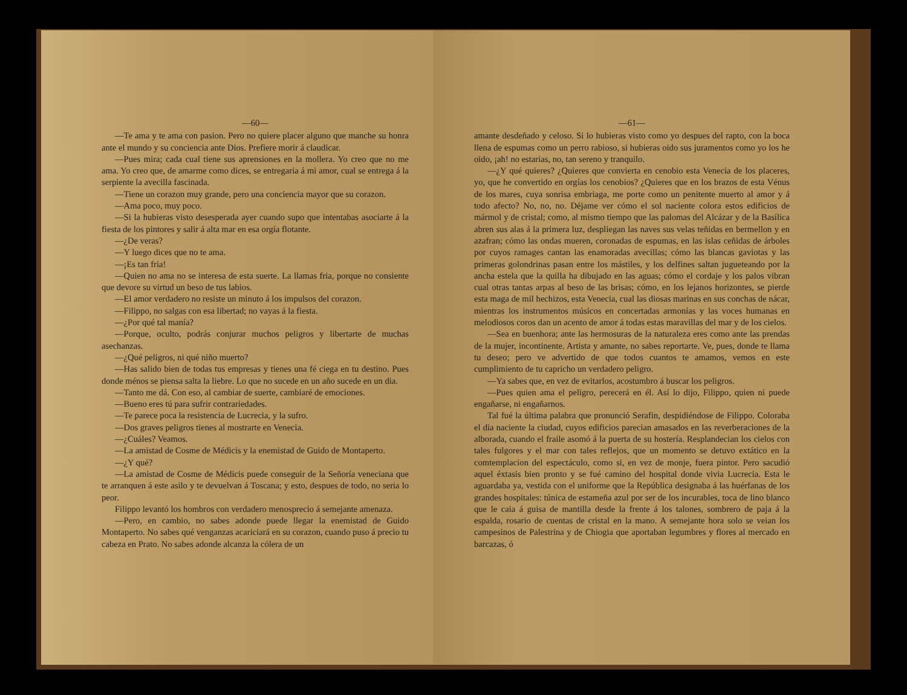—60—
—Te ama y te ama con pasion. Pero no quiere placer alguno que manche su honra ante el mundo y su conciencia ante Dios. Prefiere morir á claudicar.
—Pues mira; cada cual tiene sus aprensiones en la mollera. Yo creo que no me ama. Yo creo que, de amarme como dices, se entregaria á mi amor, cual se entrega á la serpiente la avecilla fascinada.
—Tiene un corazon muy grande, pero una conciencia mayor que su corazon.
—Ama poco, muy poco.
—Si la hubieras visto desesperada ayer cuando supo que intentabas asociarte á la fiesta de los pintores y salir á alta mar en esa orgía flotante.
—¿De veras?
—Y luego dices que no te ama.
—¡Es tan fria!
—Quien no ama no se interesa de esta suerte. La llamas fria, porque no consiente que devore su virtud un beso de tus labios.
—El amor verdadero no resiste un minuto á los impulsos del corazon.
—Filippo, no salgas con esa libertad; no vayas á la fiesta.
—¿Por qué tal manía?
—Porque, oculto, podrás conjurar muchos peligros y libertarte de muchas asechanzas.
—¿Qué peligros, ni qué niño muerto?
—Has salido bien de todas tus empresas y tienes una fé ciega en tu destino. Pues donde ménos se piensa salta la liebre. Lo que no sucede en un año sucede en un dia.
—Tanto me dá. Con eso, al cambiar de suerte, cambiaré de emociones.
—Bueno eres tú para sufrir contrariedades.
—Te parece poca la resistencia de Lucrecia, y la sufro.
—Dos graves peligros tienes al mostrarte en Venecia.
—¿Cuáles? Veamos.
—La amistad de Cosme de Médicis y la enemistad de Guido de Montaperto.
—¿Y qué?
—La amistad de Cosme de Médicis puede conseguir de la Señoría veneciana que te arranquen á este asilo y te devuelvan á Toscana; y esto, despues de todo, no seria lo peor.
Filippo levantó los hombros con verdadero menosprecio á semejante amenaza.
—Pero, en cambio, no sabes adonde puede llegar la enemistad de Guido Montaperto. No sabes qué venganzas acariciará en su corazon, cuando puso á precio tu cabeza en Prato. No sabes adonde alcanza la cólera de un
—61—
amante desdeñado y celoso. Si lo hubieras visto como yo despues del rapto, con la boca llena de espumas como un perro rabioso, si hubieras oido sus juramentos como yo los he oido, ¡ah! no estarias, no, tan sereno y tranquilo.
—¿Y qué quieres? ¿Quieres que convierta en cenobio esta Venecia de los placeres, yo, que he convertido en orgías los cenobios? ¿Quieres que en los brazos de esta Vénus de los mares, cuya sonrisa embriaga, me porte como un penitente muerto al amor y á todo afecto? No, no, no. Déjame ver cómo el sol naciente colora estos edificios de mármol y de cristal; como, al mismo tiempo que las palomas del Alcázar y de la Basílica abren sus alas á la primera luz, despliegan las naves sus velas teñidas en bermellon y en azafran; cómo las ondas mueren, coronadas de espumas, en las islas ceñidas de árboles por cuyos ramages cantan las enamoradas avecillas; cómo las blancas gaviotas y las primeras golondrinas pasan entre los mástiles, y los delfines saltan jugueteando por la ancha estela que la quilla ha dibujado en las aguas; cómo el cordaje y los palos vibran cual otras tantas arpas al beso de las brisas; cómo, en los lejanos horizontes, se pierde esta maga de mil hechizos, esta Venecia, cual las diosas marinas en sus conchas de nácar, mientras los instrumentos músicos en concertadas armonías y las voces humanas en melodiosos coros dan un acento de amor á todas estas maravillas del mar y de los cielos.
—Sea en buenhora; ante las hermosuras de la naturaleza eres como ante las prendas de la mujer, incontinente. Artista y amante, no sabes reportarte. Ve, pues, donde te llama tu deseo; pero ve advertido de que todos cuantos te amamos, vemos en este cumplimiento de tu capricho un verdadero peligro.
—Ya sabes que, en vez de evitarlos, acostumbro á buscar los peligros.
—Pues quien ama el peligro, perecerá en él. Así lo dijo, Filippo, quien ni puede engañarse, ni engañarnos.
Tal fué la última palabra que pronunció Serafin, despidiéndose de Filippo. Coloraba el dia naciente la ciudad, cuyos edificios parecian amasados en las reverberaciones de la alborada, cuando el fraile asomó á la puerta de su hostería. Resplandecian los cielos con tales fulgores y el mar con tales reflejos, que un momento se detuvo extático en la comtemplacion del espectáculo, como si, en vez de monje, fuera pintor. Pero sacudió aquel éxtasis bien pronto y se fué camino del hospital donde vivia Lucrecia. Esta le aguardaba ya, vestida con el uniforme que la República designaba á las huérfanas de los grandes hospitales: túnica de estameña azul por ser de los incurables, toca de lino blanco que le caia á guisa de mantilla desde la frente á los talones, sombrero de paja á la espalda, rosario de cuentas de cristal en la mano. A semejante hora solo se veian los campesinos de Palestrina y de Chiogia que aportaban legumbres y flores al mercado en barcazas, ó